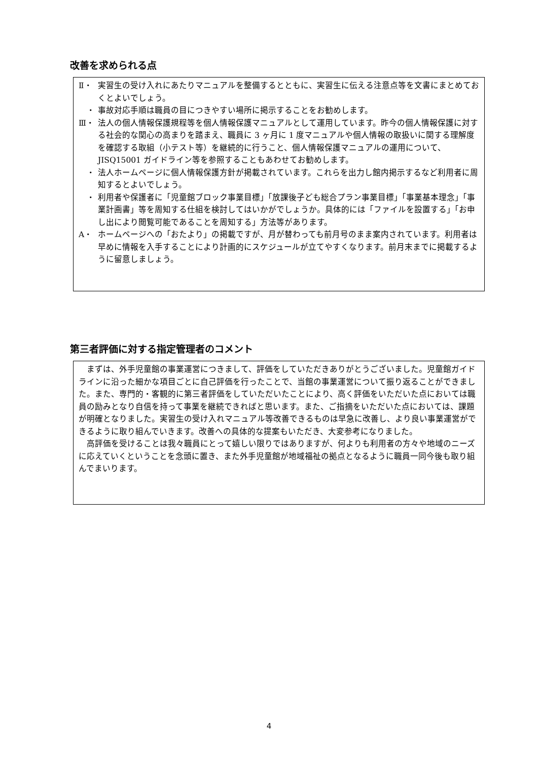改善を求められる点
Ⅱ・ 実習生の受け入れにあたりマニュアルを整備するとともに、実習生に伝える注意点等を文書にまとめておくとよいでしょう。
　・ 事故対応手順は職員の目につきやすい場所に掲示することをお勧めします。
Ⅲ・ 法人の個人情報保護規程等を個人情報保護マニュアルとして運用しています。昨今の個人情報保護に対する社会的な関心の高まりを踏まえ、職員に 3 ヶ月に 1 度マニュアルや個人情報の取扱いに関する理解度を確認する取組（小テスト等）を継続的に行うこと、個人情報保護マニュアルの運用について、JISQ15001 ガイドライン等を参照することもあわせてお勧めします。
　・ 法人ホームページに個人情報保護方針が掲載されています。これらを出力し館内掲示するなど利用者に周知するとよいでしょう。
　・ 利用者や保護者に「児童館ブロック事業目標」「放課後子ども総合プラン事業目標」「事業基本理念」「事業計画書」等を周知する仕組を検討してはいかがでしょうか。具体的には「ファイルを設置する」「お申し出により閲覧可能であることを周知する」方法等があります。
A・ ホームページへの「おたより」の掲載ですが、月が替わっても前月号のまま案内されています。利用者は早めに情報を入手することにより計画的にスケジュールが立てやすくなります。前月末までに掲載するように留意しましょう。
第三者評価に対する指定管理者のコメント
まずは、外手児童館の事業運営につきまして、評価をしていただきありがとうございました。児童館ガイドラインに沿った細かな項目ごとに自己評価を行ったことで、当館の事業運営について振り返ることができました。また、専門的・客観的に第三者評価をしていただいたことにより、高く評価をいただいた点においては職員の励みとなり自信を持って事業を継続できればと思います。また、ご指摘をいただいた点においては、課題が明確となりました。実習生の受け入れマニュアル等改善できるものは早急に改善し、より良い事業運営ができるように取り組んでいきます。改善への具体的な提案もいただき、大変参考になりました。
高評価を受けることは我々職員にとって嬉しい限りではありますが、何よりも利用者の方々や地域のニーズに応えていくということを念頭に置き、また外手児童館が地域福祉の拠点となるように職員一同今後も取り組んでまいります。
4